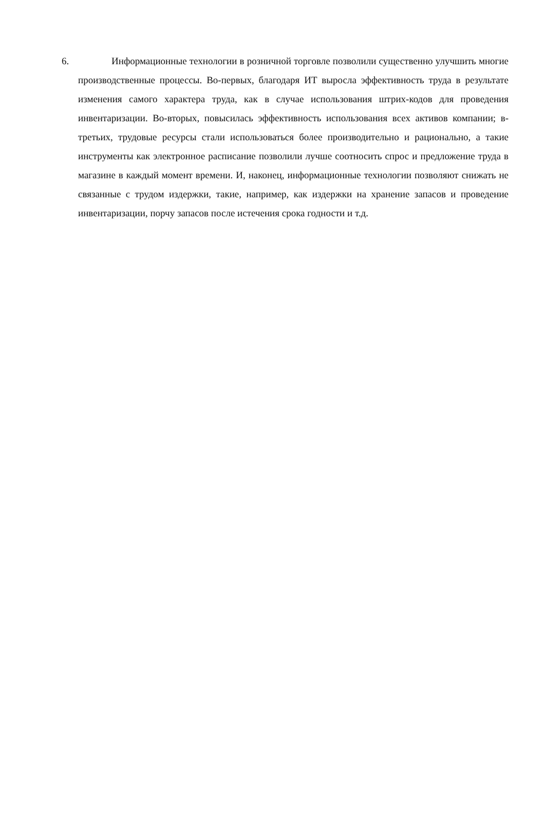6. Информационные технологии в розничной торговле позволили существенно улучшить многие производственные процессы. Во-первых, благодаря ИТ выросла эффективность труда в результате изменения самого характера труда, как в случае использования штрих-кодов для проведения инвентаризации. Во-вторых, повысилась эффективность использования всех активов компании; в-третьих, трудовые ресурсы стали использоваться более производительно и рационально, а такие инструменты как электронное расписание позволили лучше соотносить спрос и предложение труда в магазине в каждый момент времени. И, наконец, информационные технологии позволяют снижать не связанные с трудом издержки, такие, например, как издержки на хранение запасов и проведение инвентаризации, порчу запасов после истечения срока годности и т.д.